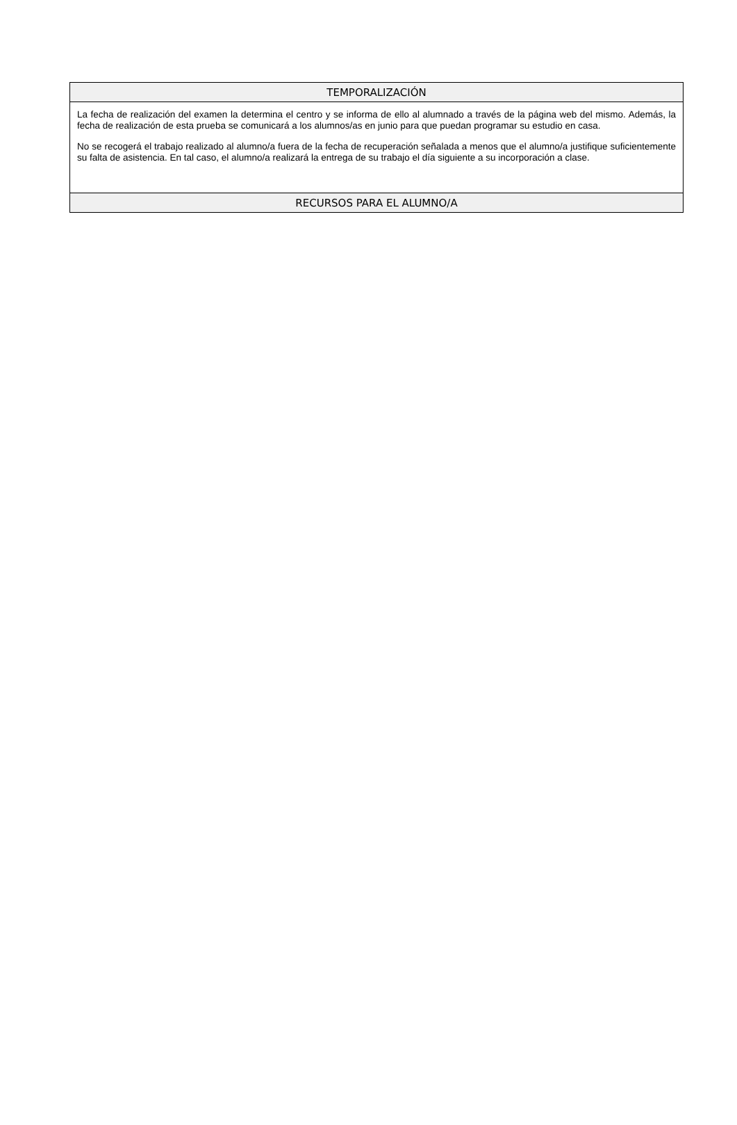| TEMPORALIZACIÓN |
| --- |
| La fecha de realización del examen la determina el centro y se informa de ello al alumnado a través de la página web del mismo. Además, la fecha de realización de esta prueba se comunicará a los alumnos/as en junio para que puedan programar su estudio en casa. No se recogerá el trabajo realizado al alumno/a fuera de la fecha de recuperación señalada a menos que el alumno/a justifique suficientemente su falta de asistencia. En tal caso, el alumno/a realizará la entrega de su trabajo el día siguiente a su incorporación a clase. |
| RECURSOS PARA EL ALUMNO/A |